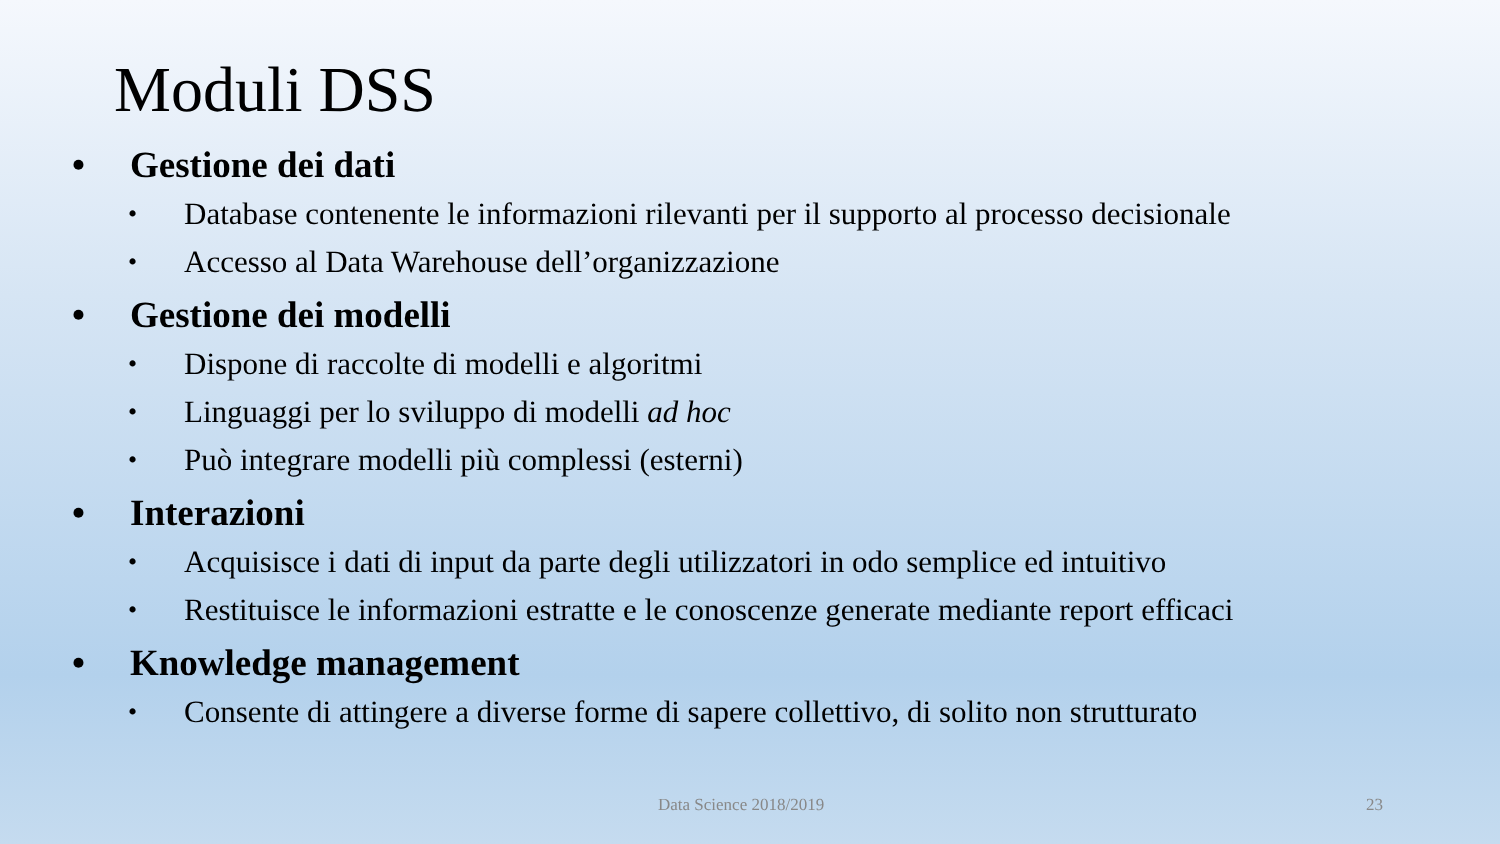Moduli DSS
• Gestione dei dati
• Database contenente le informazioni rilevanti per il supporto al processo decisionale
• Accesso al Data Warehouse dell’organizzazione
• Gestione dei modelli
• Dispone di raccolte di modelli e algoritmi
• Linguaggi per lo sviluppo di modelli ad hoc
• Può integrare modelli più complessi (esterni)
• Interazioni
• Acquisisce i dati di input da parte degli utilizzatori in odo semplice ed intuitivo
• Restituisce le informazioni estratte e le conoscenze generate mediante report efficaci
• Knowledge management
• Consente di attingere a diverse forme di sapere collettivo, di solito non strutturato
Data Science 2018/2019 23